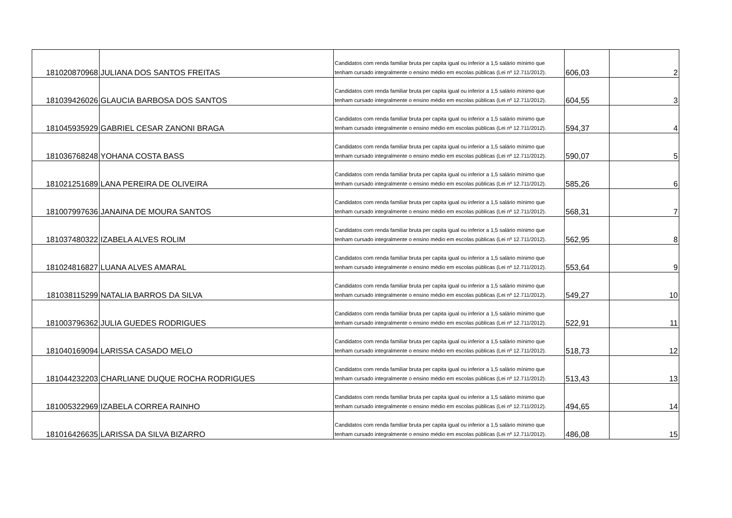| 181020870968 | JULIANA DOS SANTOS FREITAS | Candidatos com renda familiar bruta per capita igual ou inferior a 1,5 salário mínimo que tenham cursado integralmente o ensino médio em escolas públicas (Lei nº 12.711/2012). | 606,03 | 2 |
| 181039426026 | GLAUCIA BARBOSA DOS SANTOS | Candidatos com renda familiar bruta per capita igual ou inferior a 1,5 salário mínimo que tenham cursado integralmente o ensino médio em escolas públicas (Lei nº 12.711/2012). | 604,55 | 3 |
| 181045935929 | GABRIEL CESAR ZANONI BRAGA | Candidatos com renda familiar bruta per capita igual ou inferior a 1,5 salário mínimo que tenham cursado integralmente o ensino médio em escolas públicas (Lei nº 12.711/2012). | 594,37 | 4 |
| 181036768248 | YOHANA COSTA BASS | Candidatos com renda familiar bruta per capita igual ou inferior a 1,5 salário mínimo que tenham cursado integralmente o ensino médio em escolas públicas (Lei nº 12.711/2012). | 590,07 | 5 |
| 181021251689 | LANA PEREIRA DE OLIVEIRA | Candidatos com renda familiar bruta per capita igual ou inferior a 1,5 salário mínimo que tenham cursado integralmente o ensino médio em escolas públicas (Lei nº 12.711/2012). | 585,26 | 6 |
| 181007997636 | JANAINA DE MOURA SANTOS | Candidatos com renda familiar bruta per capita igual ou inferior a 1,5 salário mínimo que tenham cursado integralmente o ensino médio em escolas públicas (Lei nº 12.711/2012). | 568,31 | 7 |
| 181037480322 | IZABELA ALVES ROLIM | Candidatos com renda familiar bruta per capita igual ou inferior a 1,5 salário mínimo que tenham cursado integralmente o ensino médio em escolas públicas (Lei nº 12.711/2012). | 562,95 | 8 |
| 181024816827 | LUANA ALVES AMARAL | Candidatos com renda familiar bruta per capita igual ou inferior a 1,5 salário mínimo que tenham cursado integralmente o ensino médio em escolas públicas (Lei nº 12.711/2012). | 553,64 | 9 |
| 181038115299 | NATALIA BARROS DA SILVA | Candidatos com renda familiar bruta per capita igual ou inferior a 1,5 salário mínimo que tenham cursado integralmente o ensino médio em escolas públicas (Lei nº 12.711/2012). | 549,27 | 10 |
| 181003796362 | JULIA GUEDES RODRIGUES | Candidatos com renda familiar bruta per capita igual ou inferior a 1,5 salário mínimo que tenham cursado integralmente o ensino médio em escolas públicas (Lei nº 12.711/2012). | 522,91 | 11 |
| 181040169094 | LARISSA CASADO MELO | Candidatos com renda familiar bruta per capita igual ou inferior a 1,5 salário mínimo que tenham cursado integralmente o ensino médio em escolas públicas (Lei nº 12.711/2012). | 518,73 | 12 |
| 181044232203 | CHARLIANE DUQUE ROCHA RODRIGUES | Candidatos com renda familiar bruta per capita igual ou inferior a 1,5 salário mínimo que tenham cursado integralmente o ensino médio em escolas públicas (Lei nº 12.711/2012). | 513,43 | 13 |
| 181005322969 | IZABELA CORREA RAINHO | Candidatos com renda familiar bruta per capita igual ou inferior a 1,5 salário mínimo que tenham cursado integralmente o ensino médio em escolas públicas (Lei nº 12.711/2012). | 494,65 | 14 |
| 181016426635 | LARISSA DA SILVA BIZARRO | Candidatos com renda familiar bruta per capita igual ou inferior a 1,5 salário mínimo que tenham cursado integralmente o ensino médio em escolas públicas (Lei nº 12.711/2012). | 486,08 | 15 |